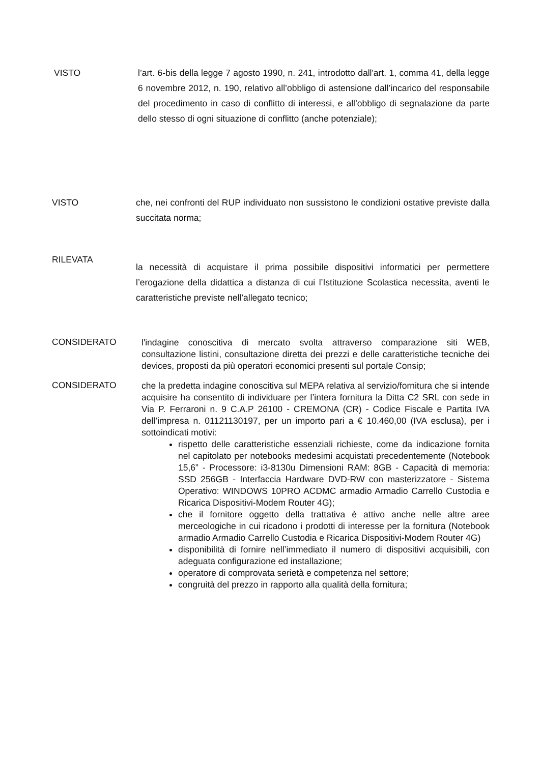VISTO l’art. 6-bis della legge 7 agosto 1990, n. 241, introdotto dall'art. 1, comma 41, della legge 6 novembre 2012, n. 190, relativo all’obbligo di astensione dall’incarico del responsabile del procedimento in caso di conflitto di interessi, e all’obbligo di segnalazione da parte dello stesso di ogni situazione di conflitto (anche potenziale);
VISTO che, nei confronti del RUP individuato non sussistono le condizioni ostative previste dalla succitata norma;
RILEVATA
la necessità di acquistare il prima possibile dispositivi informatici per permettere l’erogazione della didattica a distanza di cui l’Istituzione Scolastica necessita, aventi le caratteristiche previste nell’allegato tecnico;
CONSIDERATO
l'indagine conoscitiva di mercato svolta attraverso comparazione siti WEB, consultazione listini, consultazione diretta dei prezzi e delle caratteristiche tecniche dei devices, proposti da più operatori economici presenti sul portale Consip;
CONSIDERATO
che la predetta indagine conoscitiva sul MEPA relativa al servizio/fornitura che si intende acquisire ha consentito di individuare per l’intera fornitura la Ditta C2 SRL con sede in Via P. Ferraroni n. 9 C.A.P 26100 - CREMONA (CR) - Codice Fiscale e Partita IVA dell’impresa n. 01121130197, per un importo pari a € 10.460,00 (IVA esclusa), per i sottoindicati motivi:
rispetto delle caratteristiche essenziali richieste, come da indicazione fornita nel capitolato per notebooks medesimi acquistati precedentemente (Notebook 15,6” - Processore: i3-8130u Dimensioni RAM: 8GB - Capacità di memoria: SSD 256GB - Interfaccia Hardware DVD-RW con masterizzatore - Sistema Operativo: WINDOWS 10PRO ACDMC armadio Armadio Carrello Custodia e Ricarica Dispositivi-Modem Router 4G);
che il fornitore oggetto della trattativa è attivo anche nelle altre aree merceologiche in cui ricadono i prodotti di interesse per la fornitura (Notebook armadio Armadio Carrello Custodia e Ricarica Dispositivi-Modem Router 4G)
disponibilità di fornire nell’immediato il numero di dispositivi acquisibili, con adeguata configurazione ed installazione;
operatore di comprovata serietà e competenza nel settore;
congruità del prezzo in rapporto alla qualità della fornitura;